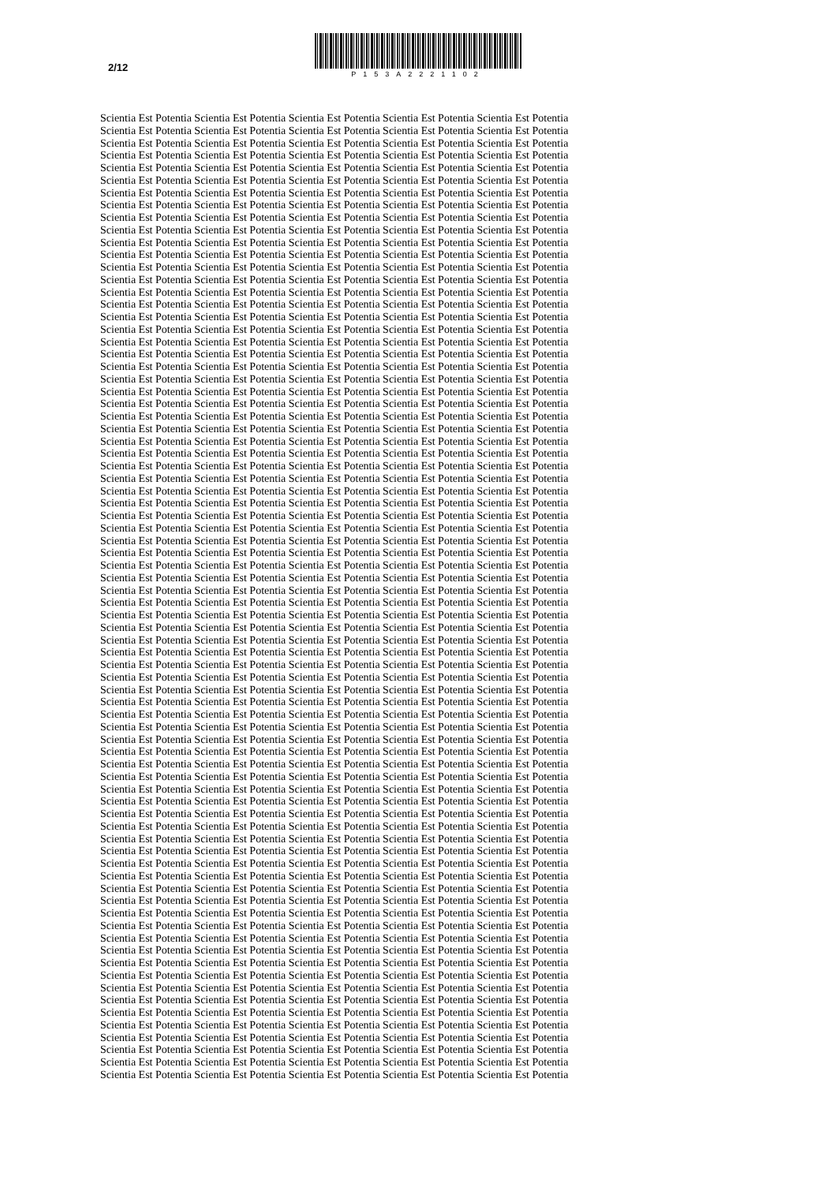2/12
P153A2221102
Scientia Est Potentia Scientia Est Potentia Scientia Est Potentia Scientia Est Potentia Scientia Est Potentia
Scientia Est Potentia Scientia Est Potentia Scientia Est Potentia Scientia Est Potentia Scientia Est Potentia
Scientia Est Potentia Scientia Est Potentia Scientia Est Potentia Scientia Est Potentia Scientia Est Potentia
Scientia Est Potentia Scientia Est Potentia Scientia Est Potentia Scientia Est Potentia Scientia Est Potentia
Scientia Est Potentia Scientia Est Potentia Scientia Est Potentia Scientia Est Potentia Scientia Est Potentia
Scientia Est Potentia Scientia Est Potentia Scientia Est Potentia Scientia Est Potentia Scientia Est Potentia
Scientia Est Potentia Scientia Est Potentia Scientia Est Potentia Scientia Est Potentia Scientia Est Potentia
Scientia Est Potentia Scientia Est Potentia Scientia Est Potentia Scientia Est Potentia Scientia Est Potentia
Scientia Est Potentia Scientia Est Potentia Scientia Est Potentia Scientia Est Potentia Scientia Est Potentia
Scientia Est Potentia Scientia Est Potentia Scientia Est Potentia Scientia Est Potentia Scientia Est Potentia
Scientia Est Potentia Scientia Est Potentia Scientia Est Potentia Scientia Est Potentia Scientia Est Potentia
Scientia Est Potentia Scientia Est Potentia Scientia Est Potentia Scientia Est Potentia Scientia Est Potentia
Scientia Est Potentia Scientia Est Potentia Scientia Est Potentia Scientia Est Potentia Scientia Est Potentia
Scientia Est Potentia Scientia Est Potentia Scientia Est Potentia Scientia Est Potentia Scientia Est Potentia
Scientia Est Potentia Scientia Est Potentia Scientia Est Potentia Scientia Est Potentia Scientia Est Potentia
Scientia Est Potentia Scientia Est Potentia Scientia Est Potentia Scientia Est Potentia Scientia Est Potentia
Scientia Est Potentia Scientia Est Potentia Scientia Est Potentia Scientia Est Potentia Scientia Est Potentia
Scientia Est Potentia Scientia Est Potentia Scientia Est Potentia Scientia Est Potentia Scientia Est Potentia
Scientia Est Potentia Scientia Est Potentia Scientia Est Potentia Scientia Est Potentia Scientia Est Potentia
Scientia Est Potentia Scientia Est Potentia Scientia Est Potentia Scientia Est Potentia Scientia Est Potentia
Scientia Est Potentia Scientia Est Potentia Scientia Est Potentia Scientia Est Potentia Scientia Est Potentia
Scientia Est Potentia Scientia Est Potentia Scientia Est Potentia Scientia Est Potentia Scientia Est Potentia
Scientia Est Potentia Scientia Est Potentia Scientia Est Potentia Scientia Est Potentia Scientia Est Potentia
Scientia Est Potentia Scientia Est Potentia Scientia Est Potentia Scientia Est Potentia Scientia Est Potentia
Scientia Est Potentia Scientia Est Potentia Scientia Est Potentia Scientia Est Potentia Scientia Est Potentia
Scientia Est Potentia Scientia Est Potentia Scientia Est Potentia Scientia Est Potentia Scientia Est Potentia
Scientia Est Potentia Scientia Est Potentia Scientia Est Potentia Scientia Est Potentia Scientia Est Potentia
Scientia Est Potentia Scientia Est Potentia Scientia Est Potentia Scientia Est Potentia Scientia Est Potentia
Scientia Est Potentia Scientia Est Potentia Scientia Est Potentia Scientia Est Potentia Scientia Est Potentia
Scientia Est Potentia Scientia Est Potentia Scientia Est Potentia Scientia Est Potentia Scientia Est Potentia
Scientia Est Potentia Scientia Est Potentia Scientia Est Potentia Scientia Est Potentia Scientia Est Potentia
Scientia Est Potentia Scientia Est Potentia Scientia Est Potentia Scientia Est Potentia Scientia Est Potentia
Scientia Est Potentia Scientia Est Potentia Scientia Est Potentia Scientia Est Potentia Scientia Est Potentia
Scientia Est Potentia Scientia Est Potentia Scientia Est Potentia Scientia Est Potentia Scientia Est Potentia
Scientia Est Potentia Scientia Est Potentia Scientia Est Potentia Scientia Est Potentia Scientia Est Potentia
Scientia Est Potentia Scientia Est Potentia Scientia Est Potentia Scientia Est Potentia Scientia Est Potentia
Scientia Est Potentia Scientia Est Potentia Scientia Est Potentia Scientia Est Potentia Scientia Est Potentia
Scientia Est Potentia Scientia Est Potentia Scientia Est Potentia Scientia Est Potentia Scientia Est Potentia
Scientia Est Potentia Scientia Est Potentia Scientia Est Potentia Scientia Est Potentia Scientia Est Potentia
Scientia Est Potentia Scientia Est Potentia Scientia Est Potentia Scientia Est Potentia Scientia Est Potentia
Scientia Est Potentia Scientia Est Potentia Scientia Est Potentia Scientia Est Potentia Scientia Est Potentia
Scientia Est Potentia Scientia Est Potentia Scientia Est Potentia Scientia Est Potentia Scientia Est Potentia
Scientia Est Potentia Scientia Est Potentia Scientia Est Potentia Scientia Est Potentia Scientia Est Potentia
Scientia Est Potentia Scientia Est Potentia Scientia Est Potentia Scientia Est Potentia Scientia Est Potentia
Scientia Est Potentia Scientia Est Potentia Scientia Est Potentia Scientia Est Potentia Scientia Est Potentia
Scientia Est Potentia Scientia Est Potentia Scientia Est Potentia Scientia Est Potentia Scientia Est Potentia
Scientia Est Potentia Scientia Est Potentia Scientia Est Potentia Scientia Est Potentia Scientia Est Potentia
Scientia Est Potentia Scientia Est Potentia Scientia Est Potentia Scientia Est Potentia Scientia Est Potentia
Scientia Est Potentia Scientia Est Potentia Scientia Est Potentia Scientia Est Potentia Scientia Est Potentia
Scientia Est Potentia Scientia Est Potentia Scientia Est Potentia Scientia Est Potentia Scientia Est Potentia
Scientia Est Potentia Scientia Est Potentia Scientia Est Potentia Scientia Est Potentia Scientia Est Potentia
Scientia Est Potentia Scientia Est Potentia Scientia Est Potentia Scientia Est Potentia Scientia Est Potentia
Scientia Est Potentia Scientia Est Potentia Scientia Est Potentia Scientia Est Potentia Scientia Est Potentia
Scientia Est Potentia Scientia Est Potentia Scientia Est Potentia Scientia Est Potentia Scientia Est Potentia
Scientia Est Potentia Scientia Est Potentia Scientia Est Potentia Scientia Est Potentia Scientia Est Potentia
Scientia Est Potentia Scientia Est Potentia Scientia Est Potentia Scientia Est Potentia Scientia Est Potentia
Scientia Est Potentia Scientia Est Potentia Scientia Est Potentia Scientia Est Potentia Scientia Est Potentia
Scientia Est Potentia Scientia Est Potentia Scientia Est Potentia Scientia Est Potentia Scientia Est Potentia
Scientia Est Potentia Scientia Est Potentia Scientia Est Potentia Scientia Est Potentia Scientia Est Potentia
Scientia Est Potentia Scientia Est Potentia Scientia Est Potentia Scientia Est Potentia Scientia Est Potentia
Scientia Est Potentia Scientia Est Potentia Scientia Est Potentia Scientia Est Potentia Scientia Est Potentia
Scientia Est Potentia Scientia Est Potentia Scientia Est Potentia Scientia Est Potentia Scientia Est Potentia
Scientia Est Potentia Scientia Est Potentia Scientia Est Potentia Scientia Est Potentia Scientia Est Potentia
Scientia Est Potentia Scientia Est Potentia Scientia Est Potentia Scientia Est Potentia Scientia Est Potentia
Scientia Est Potentia Scientia Est Potentia Scientia Est Potentia Scientia Est Potentia Scientia Est Potentia
Scientia Est Potentia Scientia Est Potentia Scientia Est Potentia Scientia Est Potentia Scientia Est Potentia
Scientia Est Potentia Scientia Est Potentia Scientia Est Potentia Scientia Est Potentia Scientia Est Potentia
Scientia Est Potentia Scientia Est Potentia Scientia Est Potentia Scientia Est Potentia Scientia Est Potentia
Scientia Est Potentia Scientia Est Potentia Scientia Est Potentia Scientia Est Potentia Scientia Est Potentia
Scientia Est Potentia Scientia Est Potentia Scientia Est Potentia Scientia Est Potentia Scientia Est Potentia
Scientia Est Potentia Scientia Est Potentia Scientia Est Potentia Scientia Est Potentia Scientia Est Potentia
Scientia Est Potentia Scientia Est Potentia Scientia Est Potentia Scientia Est Potentia Scientia Est Potentia
Scientia Est Potentia Scientia Est Potentia Scientia Est Potentia Scientia Est Potentia Scientia Est Potentia
Scientia Est Potentia Scientia Est Potentia Scientia Est Potentia Scientia Est Potentia Scientia Est Potentia
Scientia Est Potentia Scientia Est Potentia Scientia Est Potentia Scientia Est Potentia Scientia Est Potentia
Scientia Est Potentia Scientia Est Potentia Scientia Est Potentia Scientia Est Potentia Scientia Est Potentia
Scientia Est Potentia Scientia Est Potentia Scientia Est Potentia Scientia Est Potentia Scientia Est Potentia
Scientia Est Potentia Scientia Est Potentia Scientia Est Potentia Scientia Est Potentia Scientia Est Potentia